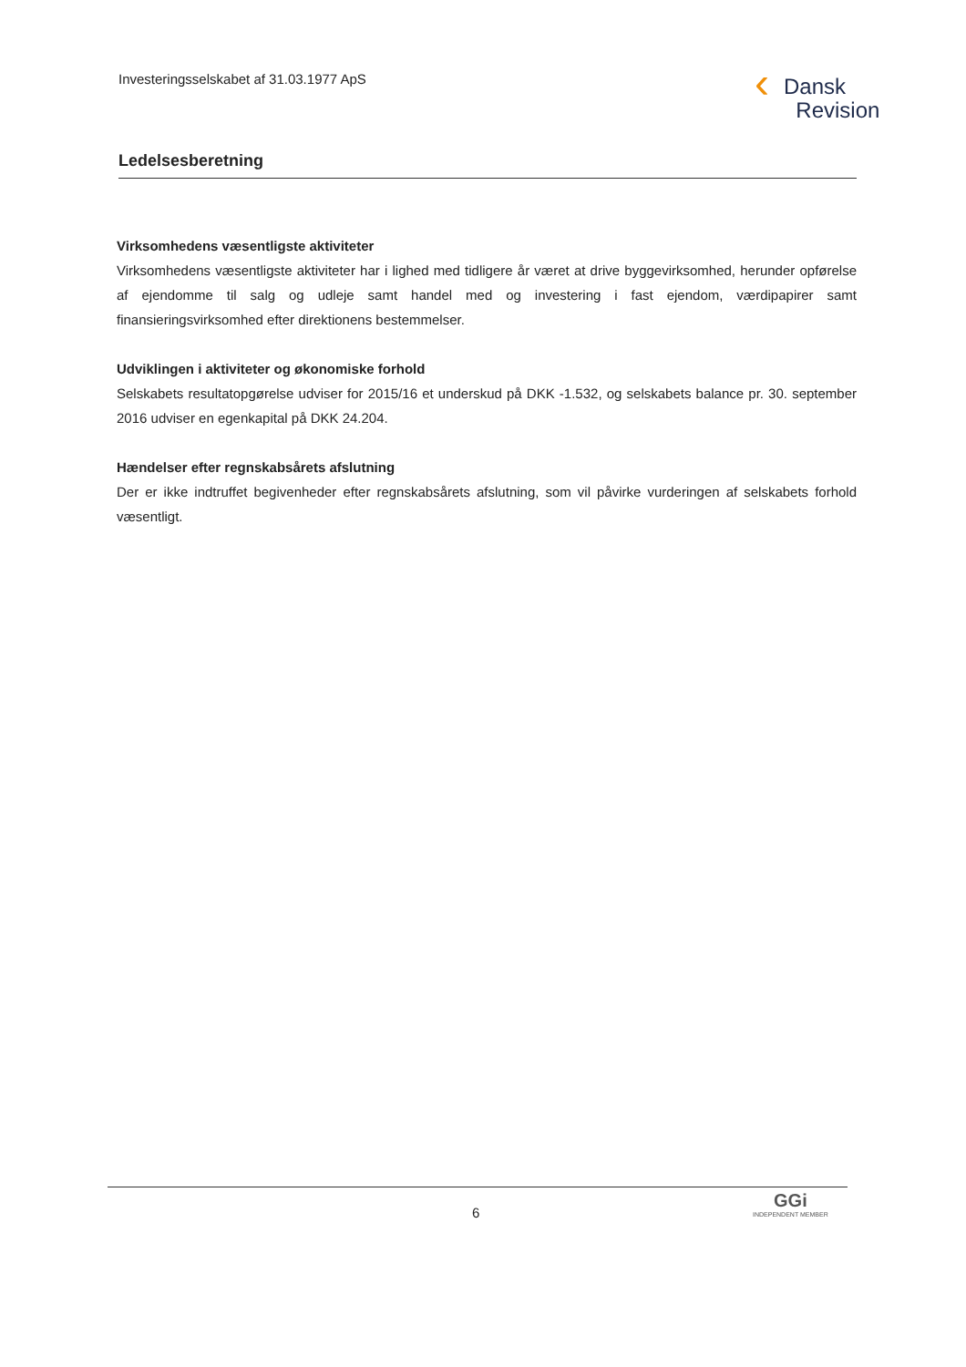Investeringsselskabet af 31.03.1977 ApS
‹ Dansk
Revision
Ledelsesberetning
Virksomhedens væsentligste aktiviteter
Virksomhedens væsentligste aktiviteter har i lighed med tidligere år været at drive byggevirksomhed, herunder opførelse af ejendomme til salg og udleje samt handel med og investering i fast ejendom, værdipapirer samt finansieringsvirksomhed efter direktionens bestemmelser.
Udviklingen i aktiviteter og økonomiske forhold
Selskabets resultatopgørelse udviser for 2015/16 et underskud på DKK -1.532, og selskabets balance pr. 30. september 2016 udviser en egenkapital på DKK 24.204.
Hændelser efter regnskabsårets afslutning
Der er ikke indtruffet begivenheder efter regnskabsårets afslutning, som vil påvirke vurderingen af selskabets forhold væsentligt.
6
GGi
INDEPENDENT MEMBER